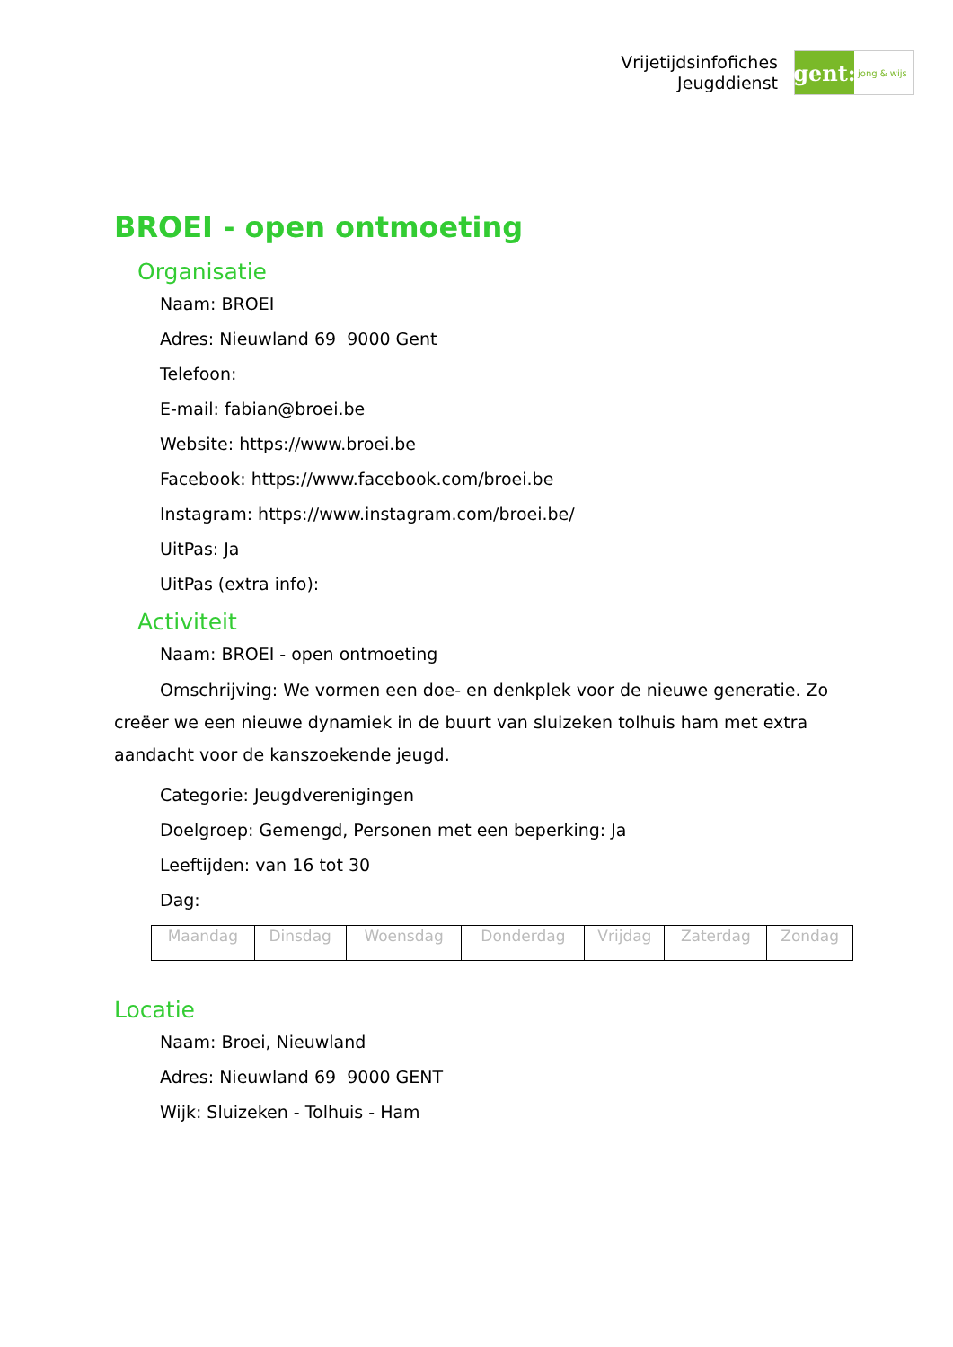Vrijetijdsinfofiches
Jeugddienst
gent:
jong & wijs
BROEI - open ontmoeting
Organisatie
Naam: BROEI
Adres: Nieuwland 69 9000 Gent
Telefoon:
E-mail: fabian@broei.be
Website: https://www.broei.be
Facebook: https://www.facebook.com/broei.be
Instagram: https://www.instagram.com/broei.be/
UitPas: Ja
UitPas (extra info):
Activiteit
Naam: BROEI - open ontmoeting
Omschrijving: We vormen een doe- en denkplek voor de nieuwe generatie. Zo creëer we een nieuwe dynamiek in de buurt van sluizeken tolhuis ham met extra aandacht voor de kanszoekende jeugd.
Categorie: Jeugdverenigingen
Doelgroep: Gemengd, Personen met een beperking: Ja
Leeftijden: van 16 tot 30
Dag:
| Maandag | Dinsdag | Woensdag | Donderdag | Vrijdag | Zaterdag | Zondag |
Locatie
Naam: Broei, Nieuwland
Adres: Nieuwland 69 9000 GENT
Wijk: Sluizeken - Tolhuis - Ham